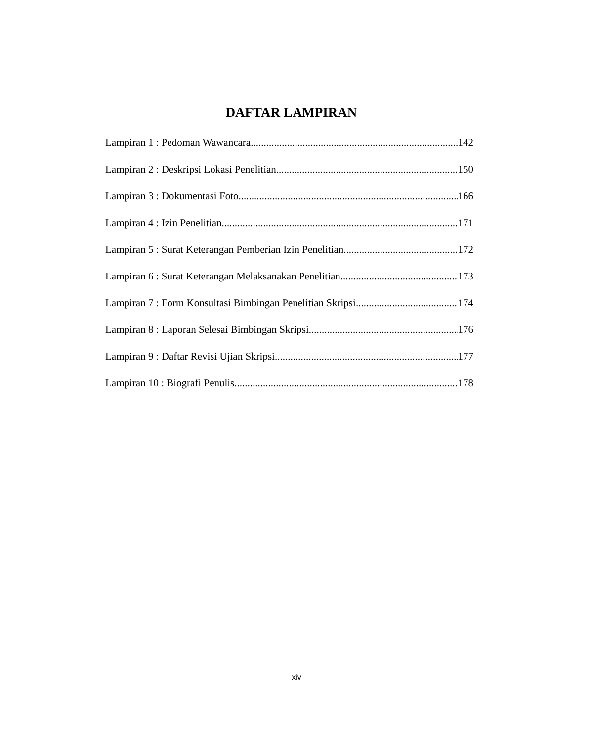DAFTAR LAMPIRAN
Lampiran 1 : Pedoman Wawancara 142
Lampiran 2 : Deskripsi Lokasi Penelitian 150
Lampiran 3 : Dokumentasi Foto 166
Lampiran 4 : Izin Penelitian 171
Lampiran 5 : Surat Keterangan Pemberian Izin Penelitian 172
Lampiran 6 : Surat Keterangan Melaksanakan Penelitian 173
Lampiran 7 : Form Konsultasi Bimbingan Penelitian Skripsi 174
Lampiran 8 : Laporan Selesai Bimbingan Skripsi 176
Lampiran 9 : Daftar Revisi Ujian Skripsi 177
Lampiran 10 : Biografi Penulis 178
xiv